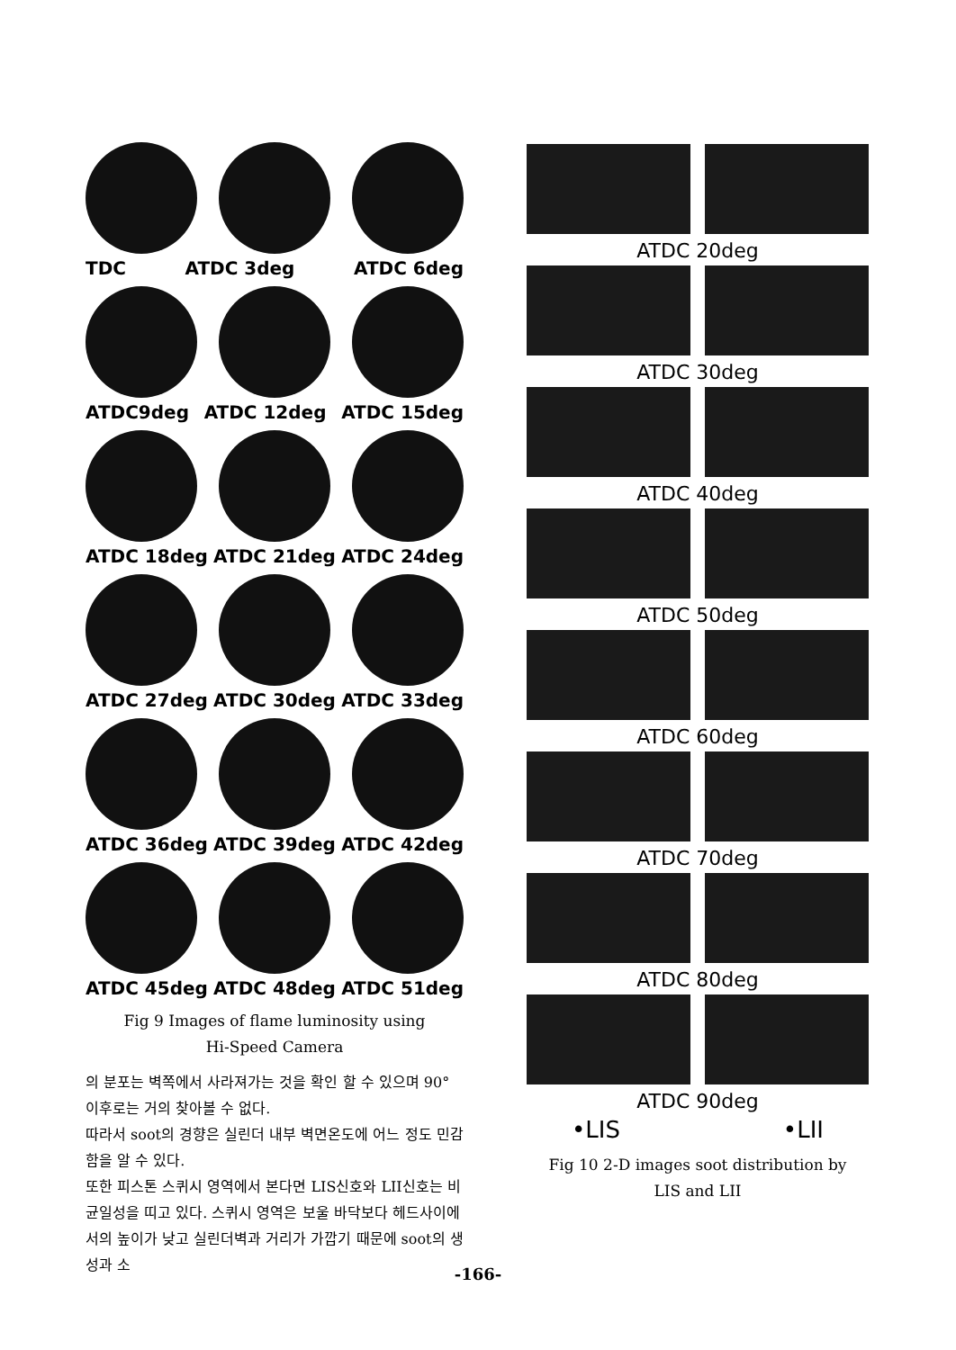TDC ATDC 3deg ATDC 6deg
ATDC9deg ATDC 12deg ATDC 15deg
ATDC 18deg ATDC 21deg ATDC 24deg
ATDC 27deg ATDC 30deg ATDC 33deg
ATDC 36deg ATDC 39deg ATDC 42deg
ATDC 45deg ATDC 48deg ATDC 51deg
Fig 9 Images of flame luminosity using
Hi-Speed Camera
의 분포는 벽쪽에서 사라져가는 것을 확인 할 수 있으며 90° 이후로는 거의 찾아볼 수 없다.
따라서 soot의 경향은 실린더 내부 벽면온도에 어느 정도 민감함을 알 수 있다.
또한 피스톤 스퀴시 영역에서 본다면 LIS신호와 LII신호는 비균일성을 띠고 있다. 스퀴시 영역은 보울 바닥보다 헤드사이에서의 높이가 낮고 실린더벽과 거리가 가깝기 때문에 soot의 생성과 소
ATDC 20deg
ATDC 30deg
ATDC 40deg
ATDC 50deg
ATDC 60deg
ATDC 70deg
ATDC 80deg
ATDC 90deg
•LIS •LII
Fig 10 2-D images soot distribution by
LIS and LII
-166-